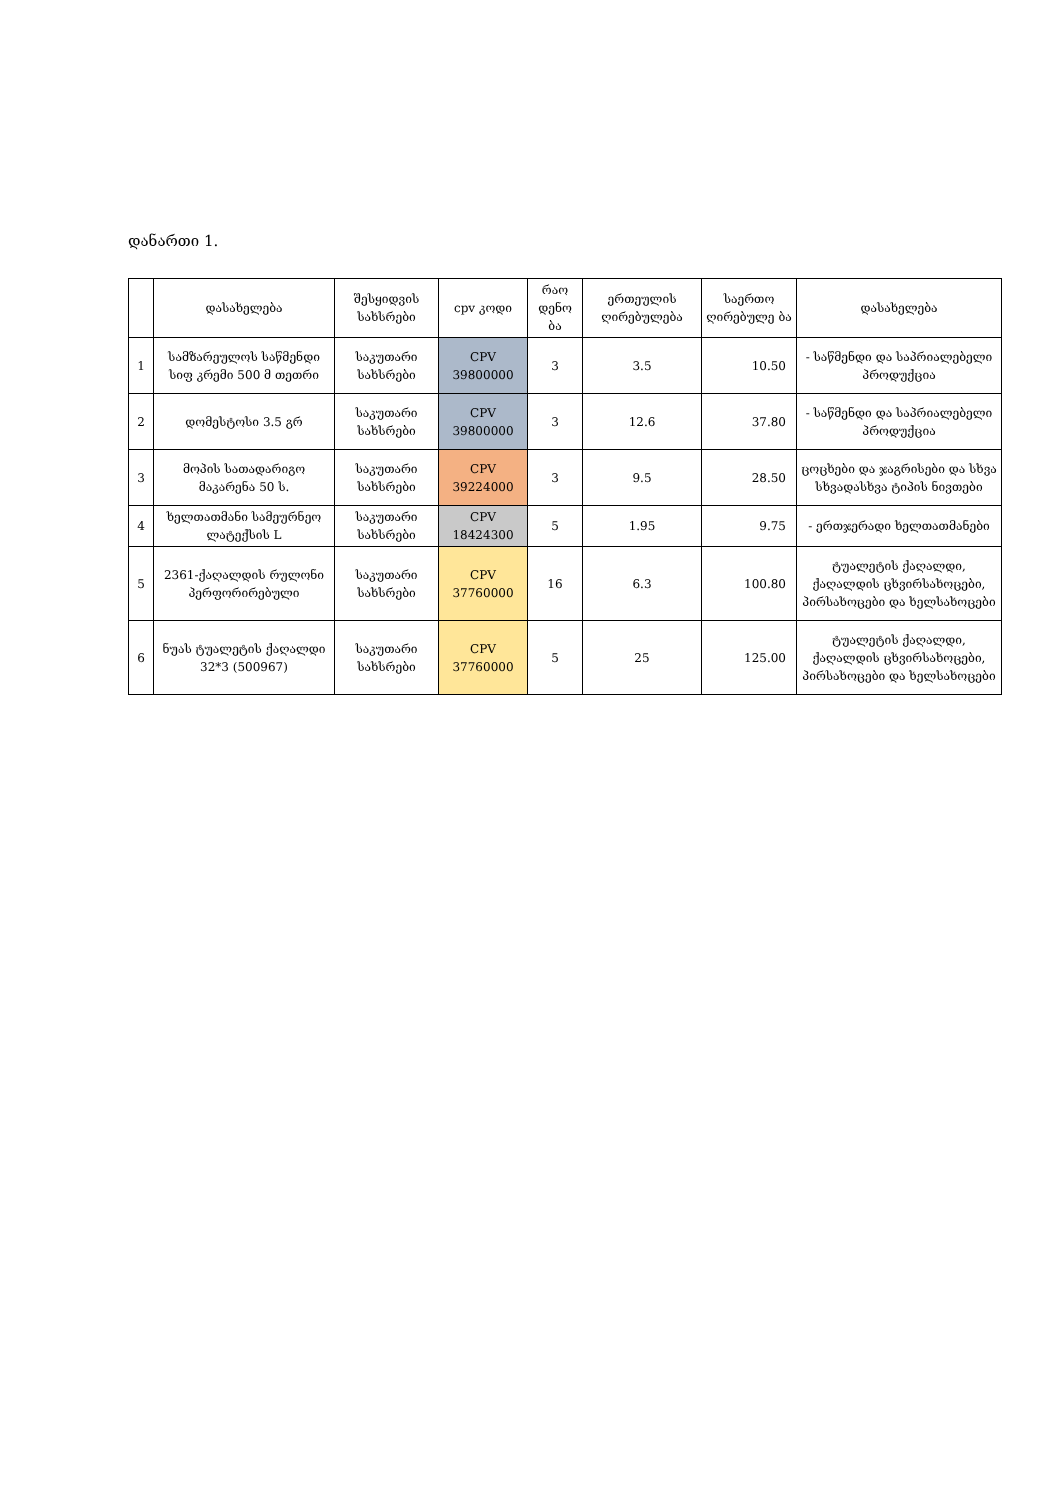დანართი 1.
| | დასახელება | შესყიდვის სახსრები | cpv კოდი | რაო დენო ბა | ერთეულის ღირებულება | საერთო ღირებულე ბა | დასახელება |
| --- | --- | --- | --- | --- | --- | --- | --- |
| 1 | სამზარეულოს საწმენდი სიფ კრემი 500 მ თეთრი | საკუთარი სახსრები | CPV 39800000 | 3 | 3.5 | 10.50 | - საწმენდი და საპრიალებელი პროდუქცია |
| 2 | დომესტოსი 3.5 გრ | საკუთარი სახსრები | CPV 39800000 | 3 | 12.6 | 37.80 | - საწმენდი და საპრიალებელი პროდუქცია |
| 3 | მოპის სათადარიგო მაკარენა 50 ს. | საკუთარი სახსრები | CPV 39224000 | 3 | 9.5 | 28.50 | ცოცხები და ჯაგრისები და სხვა სხვადასხვა ტიპის ნივთები |
| 4 | ხელთათმანი სამეურნეო ლატექსის L | საკუთარი სახსრები | CPV 18424300 | 5 | 1.95 | 9.75 | - ერთჯერადი ხელთათმანები |
| 5 | 2361-ქაღალდის რულონი პერფორირებული | საკუთარი სახსრები | CPV 37760000 | 16 | 6.3 | 100.80 | ტუალეტის ქაღალდი, ქაღალდის ცხვირსახოცები, პირსახოცები და ხელსახოცები |
| 6 | ნუას ტუალეტის ქაღალდი 32*3 (500967) | საკუთარი სახსრები | CPV 37760000 | 5 | 25 | 125.00 | ტუალეტის ქაღალდი, ქაღალდის ცხვირსახოცები, პირსახოცები და ხელსახოცები |